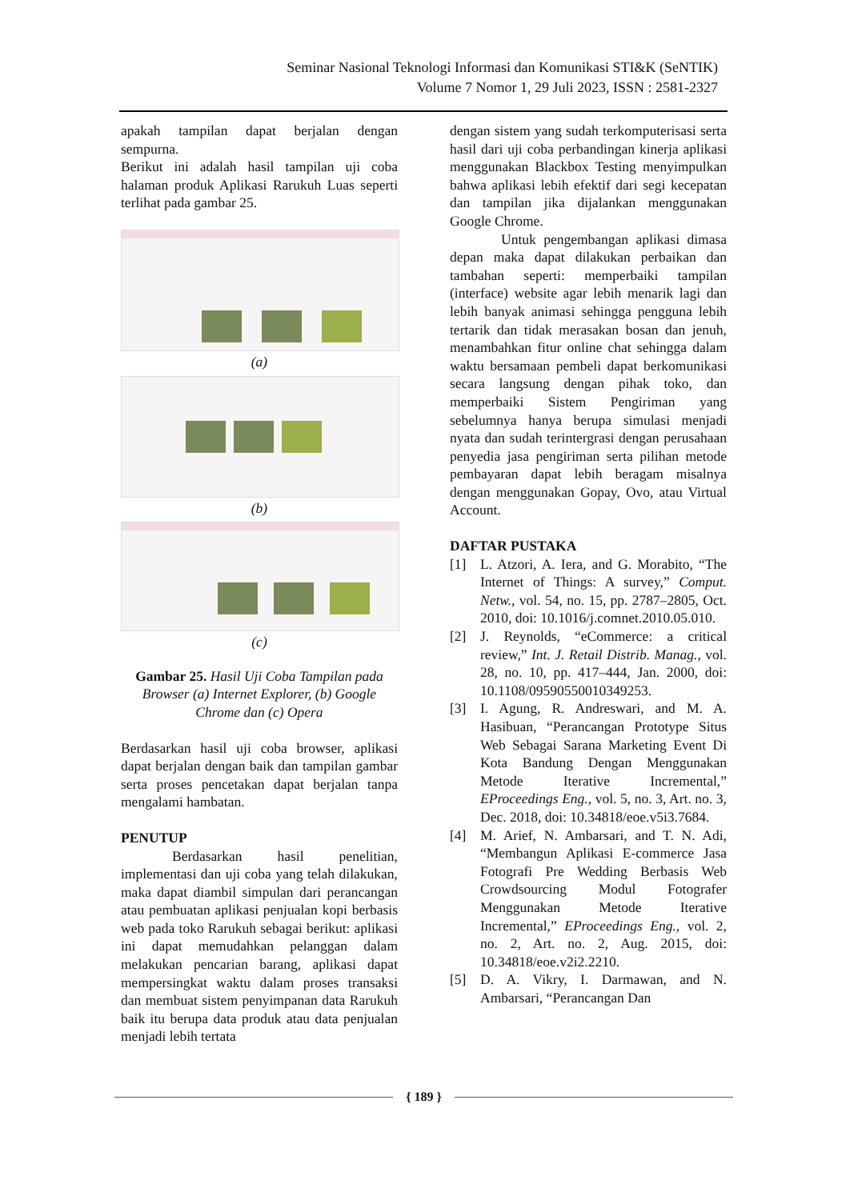Seminar Nasional Teknologi Informasi dan Komunikasi STI&K (SeNTIK)
Volume 7 Nomor 1, 29 Juli 2023, ISSN : 2581-2327
apakah tampilan dapat berjalan dengan sempurna.
Berikut ini adalah hasil tampilan uji coba halaman produk Aplikasi Rarukuh Luas seperti terlihat pada gambar 25.
(a)
(b)
(c)
Gambar 25. Hasil Uji Coba Tampilan pada Browser (a) Internet Explorer, (b) Google Chrome dan (c) Opera
Berdasarkan hasil uji coba browser, aplikasi dapat berjalan dengan baik dan tampilan gambar serta proses pencetakan dapat berjalan tanpa mengalami hambatan.
PENUTUP
Berdasarkan hasil penelitian, implementasi dan uji coba yang telah dilakukan, maka dapat diambil simpulan dari perancangan atau pembuatan aplikasi penjualan kopi berbasis web pada toko Rarukuh sebagai berikut: aplikasi ini dapat memudahkan pelanggan dalam melakukan pencarian barang, aplikasi dapat mempersingkat waktu dalam proses transaksi dan membuat sistem penyimpanan data Rarukuh baik itu berupa data produk atau data penjualan menjadi lebih tertata
dengan sistem yang sudah terkomputerisasi serta hasil dari uji coba perbandingan kinerja aplikasi menggunakan Blackbox Testing menyimpulkan bahwa aplikasi lebih efektif dari segi kecepatan dan tampilan jika dijalankan menggunakan Google Chrome.
Untuk pengembangan aplikasi dimasa depan maka dapat dilakukan perbaikan dan tambahan seperti: memperbaiki tampilan (interface) website agar lebih menarik lagi dan lebih banyak animasi sehingga pengguna lebih tertarik dan tidak merasakan bosan dan jenuh, menambahkan fitur online chat sehingga dalam waktu bersamaan pembeli dapat berkomunikasi secara langsung dengan pihak toko, dan memperbaiki Sistem Pengiriman yang sebelumnya hanya berupa simulasi menjadi nyata dan sudah terintergrasi dengan perusahaan penyedia jasa pengiriman serta pilihan metode pembayaran dapat lebih beragam misalnya dengan menggunakan Gopay, Ovo, atau Virtual Account.
DAFTAR PUSTAKA
[1] L. Atzori, A. Iera, and G. Morabito, “The Internet of Things: A survey,” Comput. Netw., vol. 54, no. 15, pp. 2787–2805, Oct. 2010, doi: 10.1016/j.comnet.2010.05.010.
[2] J. Reynolds, “eCommerce: a critical review,” Int. J. Retail Distrib. Manag., vol. 28, no. 10, pp. 417–444, Jan. 2000, doi: 10.1108/09590550010349253.
[3] I. Agung, R. Andreswari, and M. A. Hasibuan, “Perancangan Prototype Situs Web Sebagai Sarana Marketing Event Di Kota Bandung Dengan Menggunakan Metode Iterative Incremental,” EProceedings Eng., vol. 5, no. 3, Art. no. 3, Dec. 2018, doi: 10.34818/eoe.v5i3.7684.
[4] M. Arief, N. Ambarsari, and T. N. Adi, “Membangun Aplikasi E-commerce Jasa Fotografi Pre Wedding Berbasis Web Crowdsourcing Modul Fotografer Menggunakan Metode Iterative Incremental,” EProceedings Eng., vol. 2, no. 2, Art. no. 2, Aug. 2015, doi: 10.34818/eoe.v2i2.2210.
[5] D. A. Vikry, I. Darmawan, and N. Ambarsari, “Perancangan Dan
{ 189 }